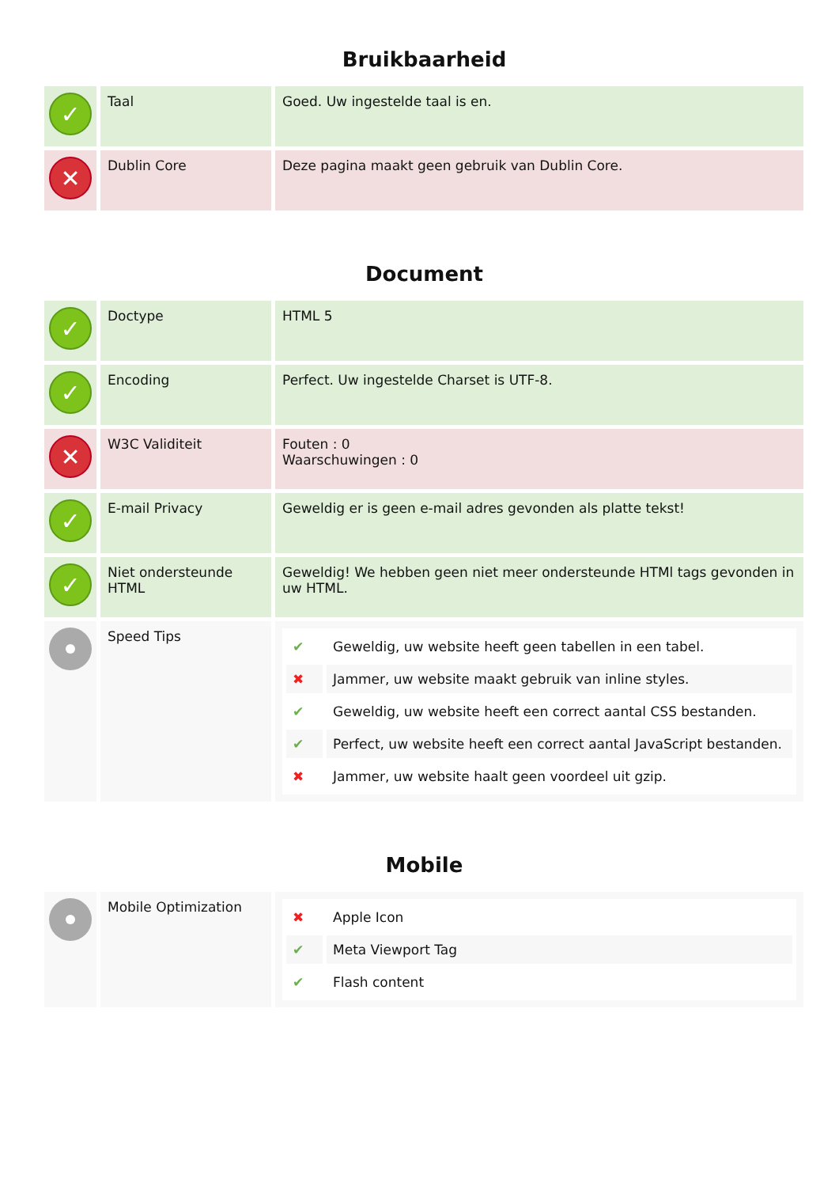Bruikbaarheid
| ✓ | Taal | Goed. Uw ingestelde taal is en. |
| ✕ | Dublin Core | Deze pagina maakt geen gebruik van Dublin Core. |
Document
| ✓ | Doctype | HTML 5 |
| ✓ | Encoding | Perfect. Uw ingestelde Charset is UTF-8. |
| ✕ | W3C Validiteit | Fouten : 0 Waarschuwingen : 0 |
| ✓ | E-mail Privacy | Geweldig er is geen e-mail adres gevonden als platte tekst! |
| ✓ | Niet ondersteunde HTML | Geweldig! We hebben geen niet meer ondersteunde HTMl tags gevonden in uw HTML. |
| | Speed Tips | / ✔ / Geweldig, uw website heeft geen tabellen in een tabel. / / ✖ / Jammer, uw website maakt gebruik van inline styles. / / ✔ / Geweldig, uw website heeft een correct aantal CSS bestanden. / / ✔ / Perfect, uw website heeft een correct aantal JavaScript bestanden. / / ✖ / Jammer, uw website haalt geen voordeel uit gzip. / |
Mobile
| | Mobile Optimization | / ✖ / Apple Icon / / ✔ / Meta Viewport Tag / / ✔ / Flash content / |